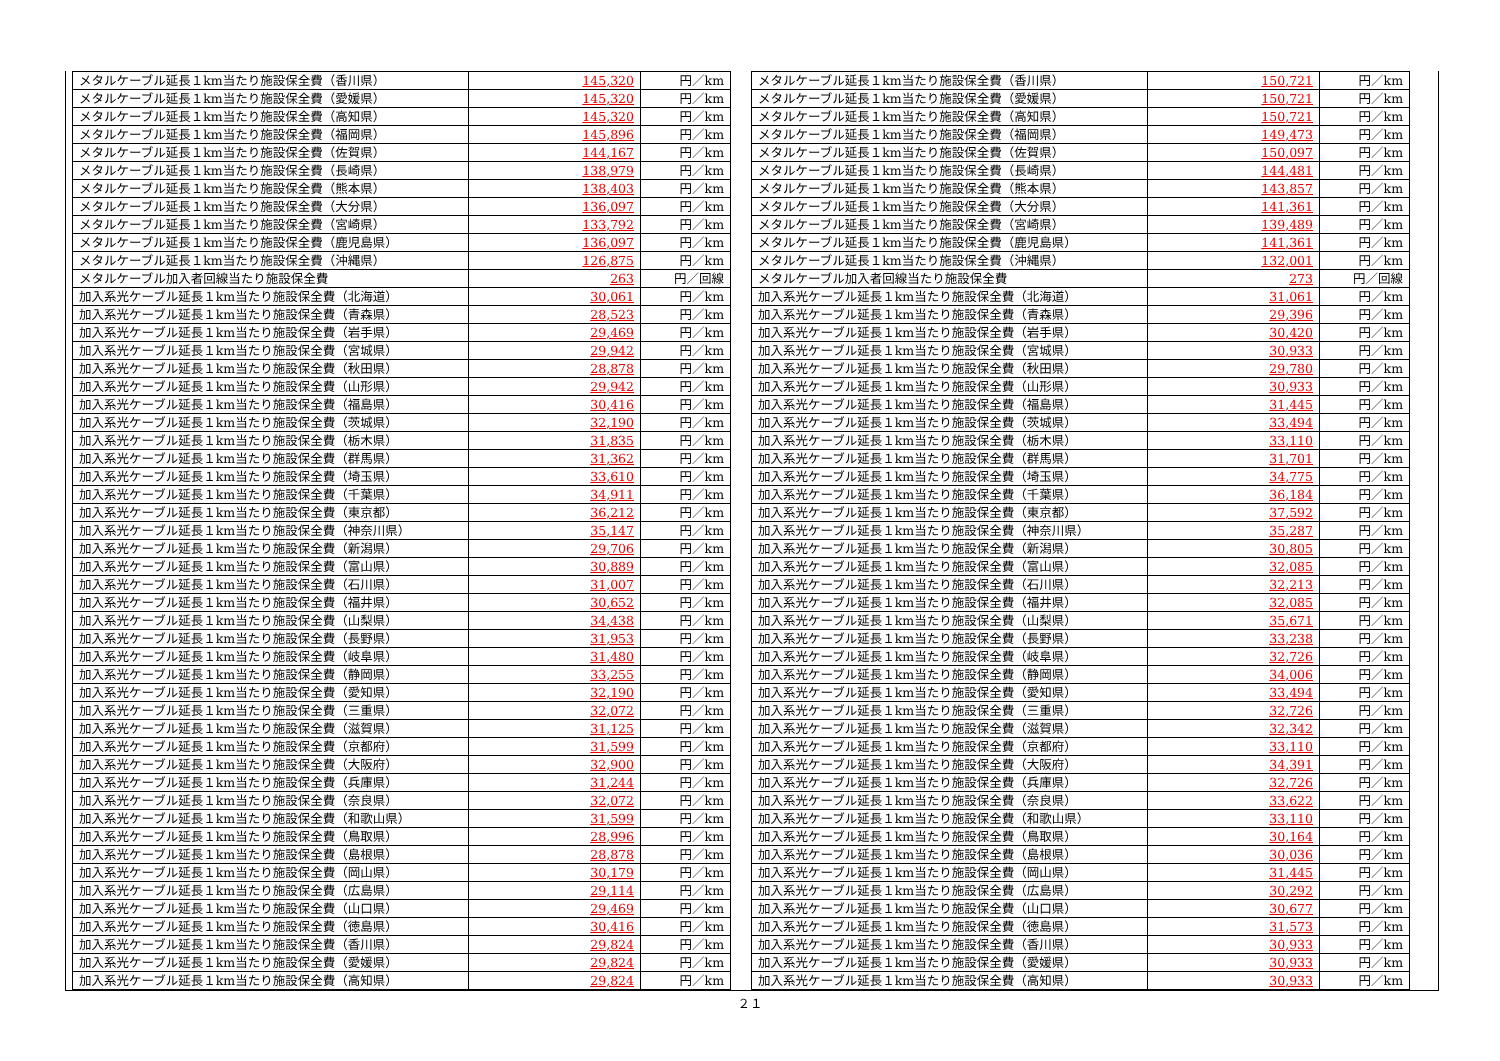| メタルケーブル延長１km当たり施設保全費（香川県） | 145,320 | 円／km |
| メタルケーブル延長１km当たり施設保全費（愛媛県） | 145,320 | 円／km |
| メタルケーブル延長１km当たり施設保全費（高知県） | 145,320 | 円／km |
| メタルケーブル延長１km当たり施設保全費（福岡県） | 145,896 | 円／km |
| メタルケーブル延長１km当たり施設保全費（佐賀県） | 144,167 | 円／km |
| メタルケーブル延長１km当たり施設保全費（長崎県） | 138,979 | 円／km |
| メタルケーブル延長１km当たり施設保全費（熊本県） | 138,403 | 円／km |
| メタルケーブル延長１km当たり施設保全費（大分県） | 136,097 | 円／km |
| メタルケーブル延長１km当たり施設保全費（宮崎県） | 133,792 | 円／km |
| メタルケーブル延長１km当たり施設保全費（鹿児島県） | 136,097 | 円／km |
| メタルケーブル延長１km当たり施設保全費（沖縄県） | 126,875 | 円／km |
| メタルケーブル加入者回線当たり施設保全費 | 263 | 円／回線 |
| 加入系光ケーブル延長１km当たり施設保全費（北海道） | 30,061 | 円／km |
| 加入系光ケーブル延長１km当たり施設保全費（青森県） | 28,523 | 円／km |
| 加入系光ケーブル延長１km当たり施設保全費（岩手県） | 29,469 | 円／km |
| 加入系光ケーブル延長１km当たり施設保全費（宮城県） | 29,942 | 円／km |
| 加入系光ケーブル延長１km当たり施設保全費（秋田県） | 28,878 | 円／km |
| 加入系光ケーブル延長１km当たり施設保全費（山形県） | 29,942 | 円／km |
| 加入系光ケーブル延長１km当たり施設保全費（福島県） | 30,416 | 円／km |
| 加入系光ケーブル延長１km当たり施設保全費（茨城県） | 32,190 | 円／km |
| 加入系光ケーブル延長１km当たり施設保全費（栃木県） | 31,835 | 円／km |
| 加入系光ケーブル延長１km当たり施設保全費（群馬県） | 31,362 | 円／km |
| 加入系光ケーブル延長１km当たり施設保全費（埼玉県） | 33,610 | 円／km |
| 加入系光ケーブル延長１km当たり施設保全費（千葉県） | 34,911 | 円／km |
| 加入系光ケーブル延長１km当たり施設保全費（東京都） | 36,212 | 円／km |
| 加入系光ケーブル延長１km当たり施設保全費（神奈川県） | 35,147 | 円／km |
| 加入系光ケーブル延長１km当たり施設保全費（新潟県） | 29,706 | 円／km |
| 加入系光ケーブル延長１km当たり施設保全費（富山県） | 30,889 | 円／km |
| 加入系光ケーブル延長１km当たり施設保全費（石川県） | 31,007 | 円／km |
| 加入系光ケーブル延長１km当たり施設保全費（福井県） | 30,652 | 円／km |
| 加入系光ケーブル延長１km当たり施設保全費（山梨県） | 34,438 | 円／km |
| 加入系光ケーブル延長１km当たり施設保全費（長野県） | 31,953 | 円／km |
| 加入系光ケーブル延長１km当たり施設保全費（岐阜県） | 31,480 | 円／km |
| 加入系光ケーブル延長１km当たり施設保全費（静岡県） | 33,255 | 円／km |
| 加入系光ケーブル延長１km当たり施設保全費（愛知県） | 32,190 | 円／km |
| 加入系光ケーブル延長１km当たり施設保全費（三重県） | 32,072 | 円／km |
| 加入系光ケーブル延長１km当たり施設保全費（滋賀県） | 31,125 | 円／km |
| 加入系光ケーブル延長１km当たり施設保全費（京都府） | 31,599 | 円／km |
| 加入系光ケーブル延長１km当たり施設保全費（大阪府） | 32,900 | 円／km |
| 加入系光ケーブル延長１km当たり施設保全費（兵庫県） | 31,244 | 円／km |
| 加入系光ケーブル延長１km当たり施設保全費（奈良県） | 32,072 | 円／km |
| 加入系光ケーブル延長１km当たり施設保全費（和歌山県） | 31,599 | 円／km |
| 加入系光ケーブル延長１km当たり施設保全費（鳥取県） | 28,996 | 円／km |
| 加入系光ケーブル延長１km当たり施設保全費（島根県） | 28,878 | 円／km |
| 加入系光ケーブル延長１km当たり施設保全費（岡山県） | 30,179 | 円／km |
| 加入系光ケーブル延長１km当たり施設保全費（広島県） | 29,114 | 円／km |
| 加入系光ケーブル延長１km当たり施設保全費（山口県） | 29,469 | 円／km |
| 加入系光ケーブル延長１km当たり施設保全費（徳島県） | 30,416 | 円／km |
| 加入系光ケーブル延長１km当たり施設保全費（香川県） | 29,824 | 円／km |
| 加入系光ケーブル延長１km当たり施設保全費（愛媛県） | 29,824 | 円／km |
| 加入系光ケーブル延長１km当たり施設保全費（高知県） | 29,824 | 円／km |
| メタルケーブル延長１km当たり施設保全費（香川県） | 150,721 | 円／km |
| メタルケーブル延長１km当たり施設保全費（愛媛県） | 150,721 | 円／km |
| メタルケーブル延長１km当たり施設保全費（高知県） | 150,721 | 円／km |
| メタルケーブル延長１km当たり施設保全費（福岡県） | 149,473 | 円／km |
| メタルケーブル延長１km当たり施設保全費（佐賀県） | 150,097 | 円／km |
| メタルケーブル延長１km当たり施設保全費（長崎県） | 144,481 | 円／km |
| メタルケーブル延長１km当たり施設保全費（熊本県） | 143,857 | 円／km |
| メタルケーブル延長１km当たり施設保全費（大分県） | 141,361 | 円／km |
| メタルケーブル延長１km当たり施設保全費（宮崎県） | 139,489 | 円／km |
| メタルケーブル延長１km当たり施設保全費（鹿児島県） | 141,361 | 円／km |
| メタルケーブル延長１km当たり施設保全費（沖縄県） | 132,001 | 円／km |
| メタルケーブル加入者回線当たり施設保全費 | 273 | 円／回線 |
| 加入系光ケーブル延長１km当たり施設保全費（北海道） | 31,061 | 円／km |
| 加入系光ケーブル延長１km当たり施設保全費（青森県） | 29,396 | 円／km |
| 加入系光ケーブル延長１km当たり施設保全費（岩手県） | 30,420 | 円／km |
| 加入系光ケーブル延長１km当たり施設保全費（宮城県） | 30,933 | 円／km |
| 加入系光ケーブル延長１km当たり施設保全費（秋田県） | 29,780 | 円／km |
| 加入系光ケーブル延長１km当たり施設保全費（山形県） | 30,933 | 円／km |
| 加入系光ケーブル延長１km当たり施設保全費（福島県） | 31,445 | 円／km |
| 加入系光ケーブル延長１km当たり施設保全費（茨城県） | 33,494 | 円／km |
| 加入系光ケーブル延長１km当たり施設保全費（栃木県） | 33,110 | 円／km |
| 加入系光ケーブル延長１km当たり施設保全費（群馬県） | 31,701 | 円／km |
| 加入系光ケーブル延長１km当たり施設保全費（埼玉県） | 34,775 | 円／km |
| 加入系光ケーブル延長１km当たり施設保全費（千葉県） | 36,184 | 円／km |
| 加入系光ケーブル延長１km当たり施設保全費（東京都） | 37,592 | 円／km |
| 加入系光ケーブル延長１km当たり施設保全費（神奈川県） | 35,287 | 円／km |
| 加入系光ケーブル延長１km当たり施設保全費（新潟県） | 30,805 | 円／km |
| 加入系光ケーブル延長１km当たり施設保全費（富山県） | 32,085 | 円／km |
| 加入系光ケーブル延長１km当たり施設保全費（石川県） | 32,213 | 円／km |
| 加入系光ケーブル延長１km当たり施設保全費（福井県） | 32,085 | 円／km |
| 加入系光ケーブル延長１km当たり施設保全費（山梨県） | 35,671 | 円／km |
| 加入系光ケーブル延長１km当たり施設保全費（長野県） | 33,238 | 円／km |
| 加入系光ケーブル延長１km当たり施設保全費（岐阜県） | 32,726 | 円／km |
| 加入系光ケーブル延長１km当たり施設保全費（静岡県） | 34,006 | 円／km |
| 加入系光ケーブル延長１km当たり施設保全費（愛知県） | 33,494 | 円／km |
| 加入系光ケーブル延長１km当たり施設保全費（三重県） | 32,726 | 円／km |
| 加入系光ケーブル延長１km当たり施設保全費（滋賀県） | 32,342 | 円／km |
| 加入系光ケーブル延長１km当たり施設保全費（京都府） | 33,110 | 円／km |
| 加入系光ケーブル延長１km当たり施設保全費（大阪府） | 34,391 | 円／km |
| 加入系光ケーブル延長１km当たり施設保全費（兵庫県） | 32,726 | 円／km |
| 加入系光ケーブル延長１km当たり施設保全費（奈良県） | 33,622 | 円／km |
| 加入系光ケーブル延長１km当たり施設保全費（和歌山県） | 33,110 | 円／km |
| 加入系光ケーブル延長１km当たり施設保全費（鳥取県） | 30,164 | 円／km |
| 加入系光ケーブル延長１km当たり施設保全費（島根県） | 30,036 | 円／km |
| 加入系光ケーブル延長１km当たり施設保全費（岡山県） | 31,445 | 円／km |
| 加入系光ケーブル延長１km当たり施設保全費（広島県） | 30,292 | 円／km |
| 加入系光ケーブル延長１km当たり施設保全費（山口県） | 30,677 | 円／km |
| 加入系光ケーブル延長１km当たり施設保全費（徳島県） | 31,573 | 円／km |
| 加入系光ケーブル延長１km当たり施設保全費（香川県） | 30,933 | 円／km |
| 加入系光ケーブル延長１km当たり施設保全費（愛媛県） | 30,933 | 円／km |
| 加入系光ケーブル延長１km当たり施設保全費（高知県） | 30,933 | 円／km |
２１